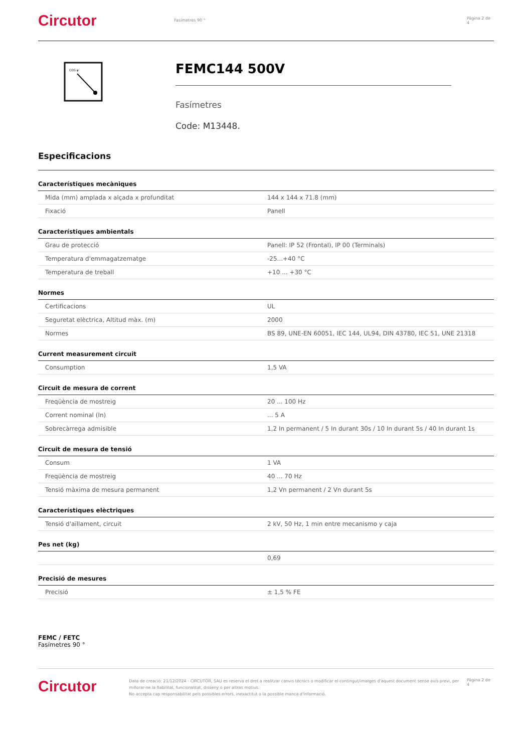Circutor
Fasímetres 90 ° Pàgina 2 de 4
COS φ
FEMC144 500V
Fasímetres
Code: M13448.
Especificacions
Característiques mecàniques
| Mida (mm) amplada x alçada x profunditat | 144 x 144 x 71.8 (mm) |
| Fixació | Panell |
Característiques ambientals
| Grau de protecció | Panell: IP 52 (Frontal), IP 00 (Terminals) |
| Temperatura d'emmagatzematge | -25...+40 °C |
| Temperatura de treball | +10 ... +30 °C |
Normes
| Certificacions | UL |
| Seguretat elèctrica, Altitud màx. (m) | 2000 |
| Normes | BS 89, UNE-EN 60051, IEC 144, UL94, DIN 43780, IEC 51, UNE 21318 |
Current measurement circuit
| Consumption | 1,5 VA |
Circuit de mesura de corrent
| Freqüència de mostreig | 20 ... 100 Hz |
| Corrent nominal (In) | ... 5 A |
| Sobrecàrrega admisible | 1,2 In permanent / 5 In durant 30s / 10 In durant 5s / 40 In durant 1s |
Circuit de mesura de tensió
| Consum | 1 VA |
| Freqüència de mostreig | 40 ... 70 Hz |
| Tensió màxima de mesura permanent | 1,2 Vn permanent / 2 Vn durant 5s |
Característiques elèctriques
| Tensió d'aïllament, circuit | 2 kV, 50 Hz, 1 min entre mecanismo y caja |
Pes net (kg)
| | 0,69 |
Precisió de mesures
| Precisió | ± 1,5 % FE |
FEMC / FETC
Fasímetres 90 °
Circutor
Data de creació: 21/12/2024 - CIRCUTOR, SAU es reserva el dret a realitzar canvis tècnics o modificar el contingut/imatges d'aquest document sense avís previ, per millorar-ne la fiabilitat, funcionalitat, disseny o per altras motius.
No accepta cap responsabilitat pels possibles errors, inexactitut o la possible manca d'informació.
Pàgina 2 de 4